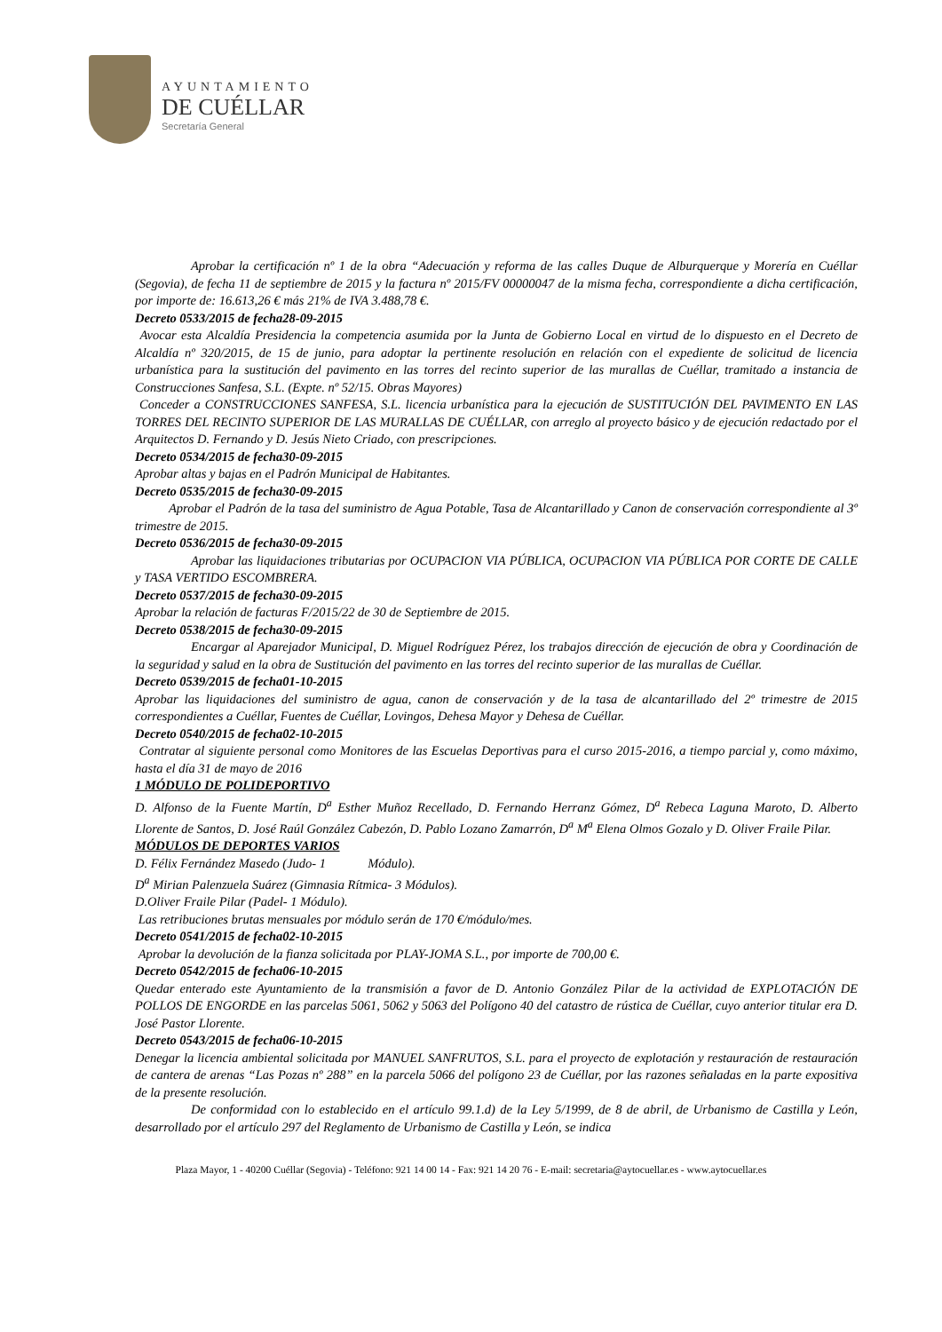AYUNTAMIENTO
DE CUÉLLAR
Secretaría General
Aprobar la certificación nº 1 de la obra “Adecuación y reforma de las calles Duque de Alburquerque y Morería en Cuéllar (Segovia), de fecha 11 de septiembre de 2015 y la factura nº 2015/FV 00000047 de la misma fecha, correspondiente a dicha certificación, por importe de: 16.613,26 € más 21% de IVA 3.488,78 €.
Decreto 0533/2015 de fecha28-09-2015
Avocar esta Alcaldía Presidencia la competencia asumida por la Junta de Gobierno Local en virtud de lo dispuesto en el Decreto de Alcaldía nº 320/2015, de 15 de junio, para adoptar la pertinente resolución en relación con el expediente de solicitud de licencia urbanística para la sustitución del pavimento en las torres del recinto superior de las murallas de Cuéllar, tramitado a instancia de Construcciones Sanfesa, S.L. (Expte. nº 52/15. Obras Mayores)
Conceder a CONSTRUCCIONES SANFESA, S.L. licencia urbanística para la ejecución de SUSTITUCIÓN DEL PAVIMENTO EN LAS TORRES DEL RECINTO SUPERIOR DE LAS MURALLAS DE CUÉLLAR, con arreglo al proyecto básico y de ejecución redactado por el Arquitectos D. Fernando y D. Jesús Nieto Criado, con prescripciones.
Decreto 0534/2015 de fecha30-09-2015
Aprobar altas y bajas en el Padrón Municipal de Habitantes.
Decreto 0535/2015 de fecha30-09-2015
Aprobar el Padrón de la tasa del suministro de Agua Potable, Tasa de Alcantarillado y Canon de conservación correspondiente al 3º trimestre de 2015.
Decreto 0536/2015 de fecha30-09-2015
Aprobar las liquidaciones tributarias por OCUPACION VIA PÚBLICA, OCUPACION VIA PÚBLICA POR CORTE DE CALLE y TASA VERTIDO ESCOMBRERA.
Decreto 0537/2015 de fecha30-09-2015
Aprobar la relación de facturas F/2015/22 de 30 de Septiembre de 2015.
Decreto 0538/2015 de fecha30-09-2015
Encargar al Aparejador Municipal, D. Miguel Rodríguez Pérez, los trabajos dirección de ejecución de obra y Coordinación de la seguridad y salud en la obra de Sustitución del pavimento en las torres del recinto superior de las murallas de Cuéllar.
Decreto 0539/2015 de fecha01-10-2015
Aprobar las liquidaciones del suministro de agua, canon de conservación y de la tasa de alcantarillado del 2º trimestre de 2015 correspondientes a Cuéllar, Fuentes de Cuéllar, Lovingos, Dehesa Mayor y Dehesa de Cuéllar.
Decreto 0540/2015 de fecha02-10-2015
Contratar al siguiente personal como Monitores de las Escuelas Deportivas para el curso 2015-2016, a tiempo parcial y, como máximo, hasta el día 31 de mayo de 2016
1 MÓDULO DE POLIDEPORTIVO
D. Alfonso de la Fuente Martín, D<sup>a</sup> Esther Muñoz Recellado, D. Fernando Herranz Gómez, D<sup>a</sup> Rebeca Laguna Maroto, D. Alberto Llorente de Santos, D. José Raúl González Cabezón, D. Pablo Lozano Zamarrón, D<sup>a</sup> M<sup>a</sup> Elena Olmos Gozalo y D. Oliver Fraile Pilar.
MÓDULOS DE DEPORTES VARIOS
D. Félix Fernández Masedo (Judo- 1 Módulo).
D<sup>a</sup> Mirian Palenzuela Suárez (Gimnasia Rítmica- 3 Módulos).
D.Oliver Fraile Pilar (Padel- 1 Módulo).
Las retribuciones brutas mensuales por módulo serán de 170 €/módulo/mes.
Decreto 0541/2015 de fecha02-10-2015
Aprobar la devolución de la fianza solicitada por PLAY-JOMA S.L., por importe de 700,00 €.
Decreto 0542/2015 de fecha06-10-2015
Quedar enterado este Ayuntamiento de la transmisión a favor de D. Antonio González Pilar de la actividad de EXPLOTACIÓN DE POLLOS DE ENGORDE en las parcelas 5061, 5062 y 5063 del Polígono 40 del catastro de rústica de Cuéllar, cuyo anterior titular era D. José Pastor Llorente.
Decreto 0543/2015 de fecha06-10-2015
Denegar la licencia ambiental solicitada por MANUEL SANFRUTOS, S.L. para el proyecto de explotación y restauración de restauración de cantera de arenas “Las Pozas nº 288” en la parcela 5066 del polígono 23 de Cuéllar, por las razones señaladas en la parte expositiva de la presente resolución.
De conformidad con lo establecido en el artículo 99.1.d) de la Ley 5/1999, de 8 de abril, de Urbanismo de Castilla y León, desarrollado por el artículo 297 del Reglamento de Urbanismo de Castilla y León, se indica
Plaza Mayor, 1 - 40200 Cuéllar (Segovia) - Teléfono: 921 14 00 14 - Fax: 921 14 20 76 - E-mail: secretaria@aytocuellar.es - www.aytocuellar.es